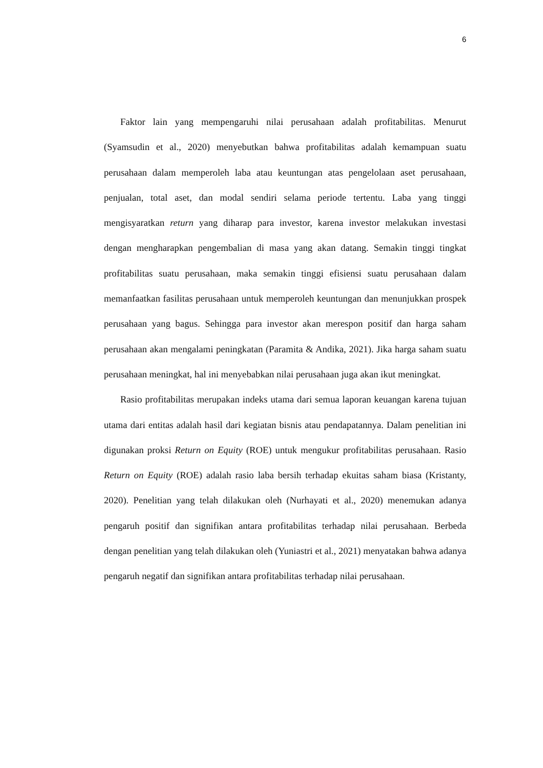6
Faktor lain yang mempengaruhi nilai perusahaan adalah profitabilitas. Menurut (Syamsudin et al., 2020) menyebutkan bahwa profitabilitas adalah kemampuan suatu perusahaan dalam memperoleh laba atau keuntungan atas pengelolaan aset perusahaan, penjualan, total aset, dan modal sendiri selama periode tertentu. Laba yang tinggi mengisyaratkan return yang diharap para investor, karena investor melakukan investasi dengan mengharapkan pengembalian di masa yang akan datang. Semakin tinggi tingkat profitabilitas suatu perusahaan, maka semakin tinggi efisiensi suatu perusahaan dalam memanfaatkan fasilitas perusahaan untuk memperoleh keuntungan dan menunjukkan prospek perusahaan yang bagus. Sehingga para investor akan merespon positif dan harga saham perusahaan akan mengalami peningkatan (Paramita & Andika, 2021). Jika harga saham suatu perusahaan meningkat, hal ini menyebabkan nilai perusahaan juga akan ikut meningkat.
Rasio profitabilitas merupakan indeks utama dari semua laporan keuangan karena tujuan utama dari entitas adalah hasil dari kegiatan bisnis atau pendapatannya. Dalam penelitian ini digunakan proksi Return on Equity (ROE) untuk mengukur profitabilitas perusahaan. Rasio Return on Equity (ROE) adalah rasio laba bersih terhadap ekuitas saham biasa (Kristanty, 2020). Penelitian yang telah dilakukan oleh (Nurhayati et al., 2020) menemukan adanya pengaruh positif dan signifikan antara profitabilitas terhadap nilai perusahaan. Berbeda dengan penelitian yang telah dilakukan oleh (Yuniastri et al., 2021) menyatakan bahwa adanya pengaruh negatif dan signifikan antara profitabilitas terhadap nilai perusahaan.